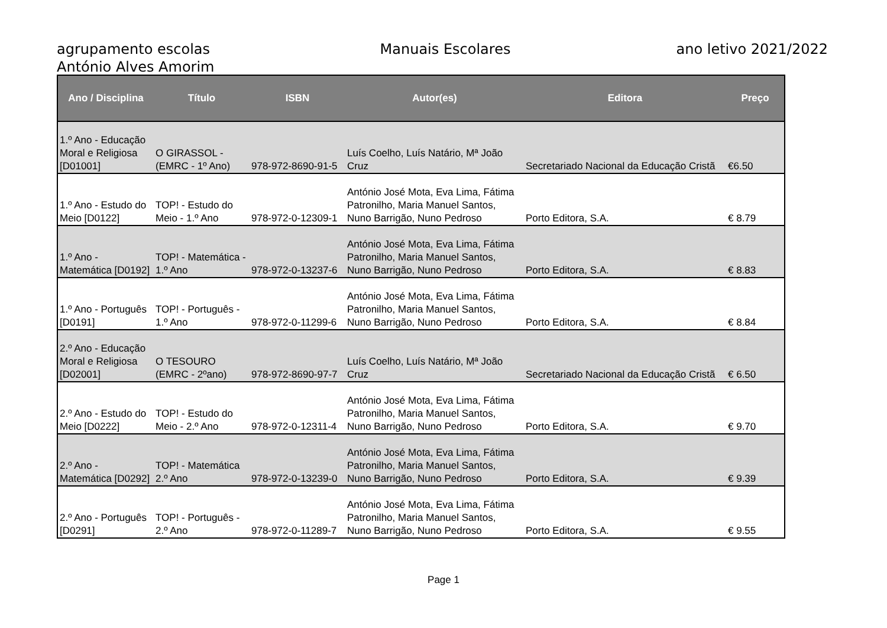agrupamento escolas
António Alves Amorim
Manuais Escolares ano letivo 2021/2022
| Ano / Disciplina | Título | ISBN | Autor(es) | Editora | Preço |
| --- | --- | --- | --- | --- | --- |
| 1.º Ano - Educação Moral e Religiosa [D01001] | O GIRASSOL - (EMRC - 1º Ano) | 978-972-8690-91-5 | Luís Coelho, Luís Natário, Mª João Cruz | Secretariado Nacional da Educação Cristã | €6.50 |
| 1.º Ano - Estudo do Meio [D0122] | TOP! - Estudo do Meio - 1.º Ano | 978-972-0-12309-1 | António José Mota, Eva Lima, Fátima Patronilho, Maria Manuel Santos, Nuno Barrigão, Nuno Pedroso | Porto Editora, S.A. | € 8.79 |
| 1.º Ano - Matemática [D0192] | TOP! - Matemática - 1.º Ano | 978-972-0-13237-6 | António José Mota, Eva Lima, Fátima Patronilho, Maria Manuel Santos, Nuno Barrigão, Nuno Pedroso | Porto Editora, S.A. | € 8.83 |
| 1.º Ano - Português [D0191] | TOP! - Português - 1.º Ano | 978-972-0-11299-6 | António José Mota, Eva Lima, Fátima Patronilho, Maria Manuel Santos, Nuno Barrigão, Nuno Pedroso | Porto Editora, S.A. | € 8.84 |
| 2.º Ano - Educação Moral e Religiosa [D02001] | O TESOURO (EMRC - 2ºano) | 978-972-8690-97-7 | Luís Coelho, Luís Natário, Mª João Cruz | Secretariado Nacional da Educação Cristã | € 6.50 |
| 2.º Ano - Estudo do Meio [D0222] | TOP! - Estudo do Meio - 2.º Ano | 978-972-0-12311-4 | António José Mota, Eva Lima, Fátima Patronilho, Maria Manuel Santos, Nuno Barrigão, Nuno Pedroso | Porto Editora, S.A. | € 9.70 |
| 2.º Ano - Matemática [D0292] | TOP! - Matemática 2.º Ano | 978-972-0-13239-0 | António José Mota, Eva Lima, Fátima Patronilho, Maria Manuel Santos, Nuno Barrigão, Nuno Pedroso | Porto Editora, S.A. | € 9.39 |
| 2.º Ano - Português [D0291] | TOP! - Português - 2.º Ano | 978-972-0-11289-7 | António José Mota, Eva Lima, Fátima Patronilho, Maria Manuel Santos, Nuno Barrigão, Nuno Pedroso | Porto Editora, S.A. | € 9.55 |
Page 1